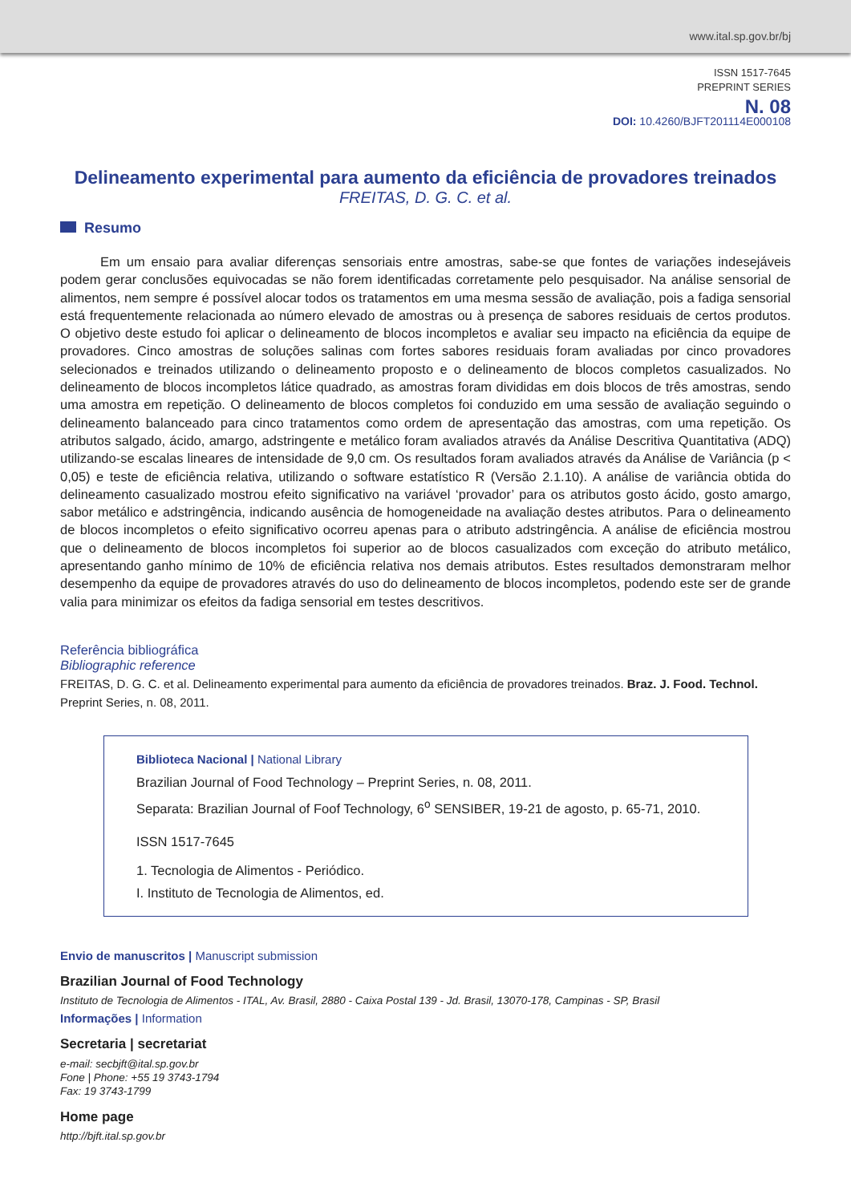www.ital.sp.gov.br/bj
ISSN 1517-7645
PREPRINT SERIES
N. 08
DOI: 10.4260/BJFT201114E000108
Delineamento experimental para aumento da eficiência de provadores treinados
FREITAS, D. G. C. et al.
Resumo
Em um ensaio para avaliar diferenças sensoriais entre amostras, sabe-se que fontes de variações indesejáveis podem gerar conclusões equivocadas se não forem identificadas corretamente pelo pesquisador. Na análise sensorial de alimentos, nem sempre é possível alocar todos os tratamentos em uma mesma sessão de avaliação, pois a fadiga sensorial está frequentemente relacionada ao número elevado de amostras ou à presença de sabores residuais de certos produtos. O objetivo deste estudo foi aplicar o delineamento de blocos incompletos e avaliar seu impacto na eficiência da equipe de provadores. Cinco amostras de soluções salinas com fortes sabores residuais foram avaliadas por cinco provadores selecionados e treinados utilizando o delineamento proposto e o delineamento de blocos completos casualizados. No delineamento de blocos incompletos látice quadrado, as amostras foram divididas em dois blocos de três amostras, sendo uma amostra em repetição. O delineamento de blocos completos foi conduzido em uma sessão de avaliação seguindo o delineamento balanceado para cinco tratamentos como ordem de apresentação das amostras, com uma repetição. Os atributos salgado, ácido, amargo, adstringente e metálico foram avaliados através da Análise Descritiva Quantitativa (ADQ) utilizando-se escalas lineares de intensidade de 9,0 cm. Os resultados foram avaliados através da Análise de Variância (p < 0,05) e teste de eficiência relativa, utilizando o software estatístico R (Versão 2.1.10). A análise de variância obtida do delineamento casualizado mostrou efeito significativo na variável ‘provador’ para os atributos gosto ácido, gosto amargo, sabor metálico e adstringência, indicando ausência de homogeneidade na avaliação destes atributos. Para o delineamento de blocos incompletos o efeito significativo ocorreu apenas para o atributo adstringência. A análise de eficiência mostrou que o delineamento de blocos incompletos foi superior ao de blocos casualizados com exceção do atributo metálico, apresentando ganho mínimo de 10% de eficiência relativa nos demais atributos. Estes resultados demonstraram melhor desempenho da equipe de provadores através do uso do delineamento de blocos incompletos, podendo este ser de grande valia para minimizar os efeitos da fadiga sensorial em testes descritivos.
Referência bibliográfica
Bibliographic reference
FREITAS, D. G. C. et al. Delineamento experimental para aumento da eficiência de provadores treinados. Braz. J. Food. Technol. Preprint Series, n. 08, 2011.
Biblioteca Nacional | National Library
Brazilian Journal of Food Technology – Preprint Series, n. 08, 2011.
Separata: Brazilian Journal of Foof Technology, 6<sup>o</sup> SENSIBER, 19-21 de agosto, p. 65-71, 2010.
ISSN 1517-7645
1. Tecnologia de Alimentos - Periódico.
I. Instituto de Tecnologia de Alimentos, ed.
Envio de manuscritos | Manuscript submission
Brazilian Journal of Food Technology
Instituto de Tecnologia de Alimentos - ITAL, Av. Brasil, 2880 - Caixa Postal 139 - Jd. Brasil, 13070-178, Campinas - SP, Brasil
Informações | Information
Secretaria | secretariat
e-mail: secbjft@ital.sp.gov.br
Fone | Phone: +55 19 3743-1794
Fax: 19 3743-1799
Home page
http://bjft.ital.sp.gov.br